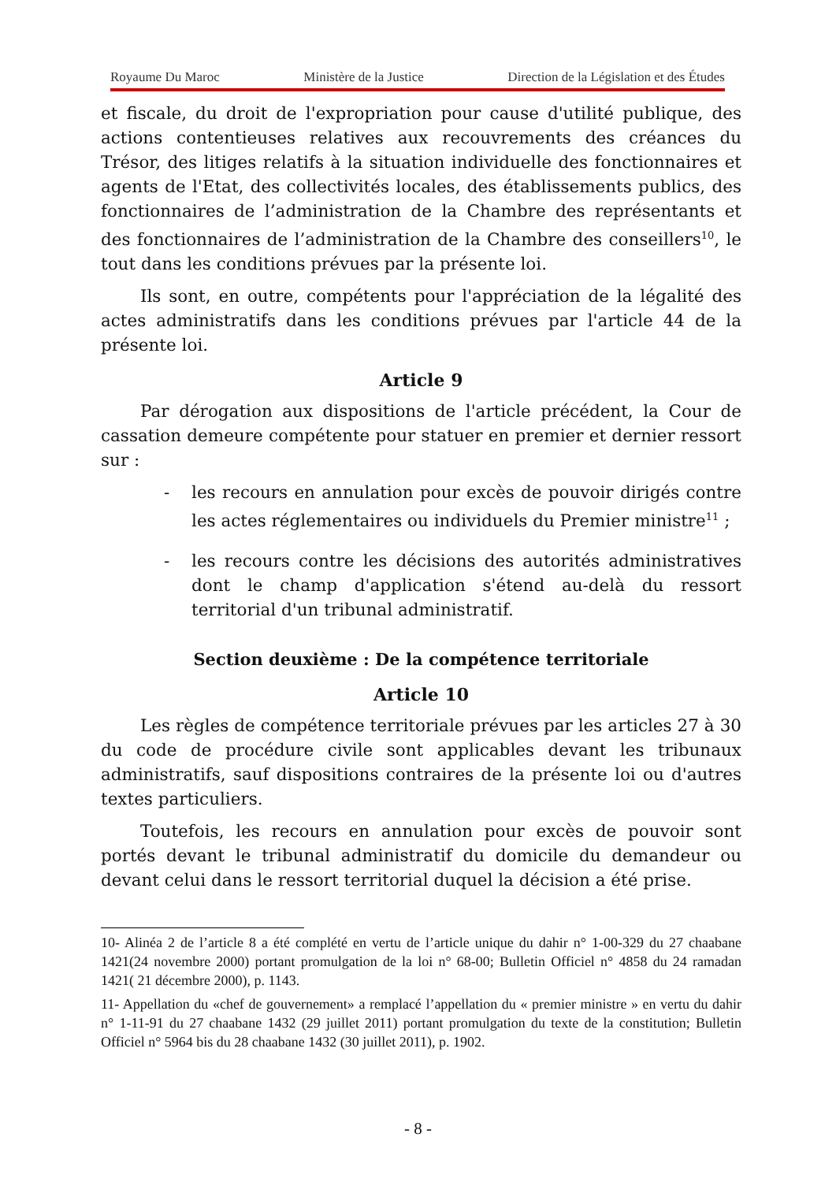Royaume Du Maroc Ministère de la Justice Direction de la Législation et des Études
et fiscale, du droit de l'expropriation pour cause d'utilité publique, des actions contentieuses relatives aux recouvrements des créances du Trésor, des litiges relatifs à la situation individuelle des fonctionnaires et agents de l'Etat, des collectivités locales, des établissements publics, des fonctionnaires de l’administration de la Chambre des représentants et des fonctionnaires de l’administration de la Chambre des conseillers<sup>10</sup>, le tout dans les conditions prévues par la présente loi.
Ils sont, en outre, compétents pour l'appréciation de la légalité des actes administratifs dans les conditions prévues par l'article 44 de la présente loi.
Article 9
Par dérogation aux dispositions de l'article précédent, la Cour de cassation demeure compétente pour statuer en premier et dernier ressort sur :
- les recours en annulation pour excès de pouvoir dirigés contre les actes réglementaires ou individuels du Premier ministre<sup>11</sup> ;
- les recours contre les décisions des autorités administratives dont le champ d'application s'étend au-delà du ressort territorial d'un tribunal administratif.
Section deuxième : De la compétence territoriale
Article 10
Les règles de compétence territoriale prévues par les articles 27 à 30 du code de procédure civile sont applicables devant les tribunaux administratifs, sauf dispositions contraires de la présente loi ou d'autres textes particuliers.
Toutefois, les recours en annulation pour excès de pouvoir sont portés devant le tribunal administratif du domicile du demandeur ou devant celui dans le ressort territorial duquel la décision a été prise.
10- Alinéa 2 de l’article 8 a été complété en vertu de l’article unique du dahir n° 1-00-329 du 27 chaabane 1421(24 novembre 2000) portant promulgation de la loi n° 68-00; Bulletin Officiel n° 4858 du 24 ramadan 1421( 21 décembre 2000), p. 1143.
11- Appellation du «chef de gouvernement» a remplacé l’appellation du « premier ministre » en vertu du dahir n° 1-11-91 du 27 chaabane 1432 (29 juillet 2011) portant promulgation du texte de la constitution; Bulletin Officiel n° 5964 bis du 28 chaabane 1432 (30 juillet 2011), p. 1902.
- 8 -